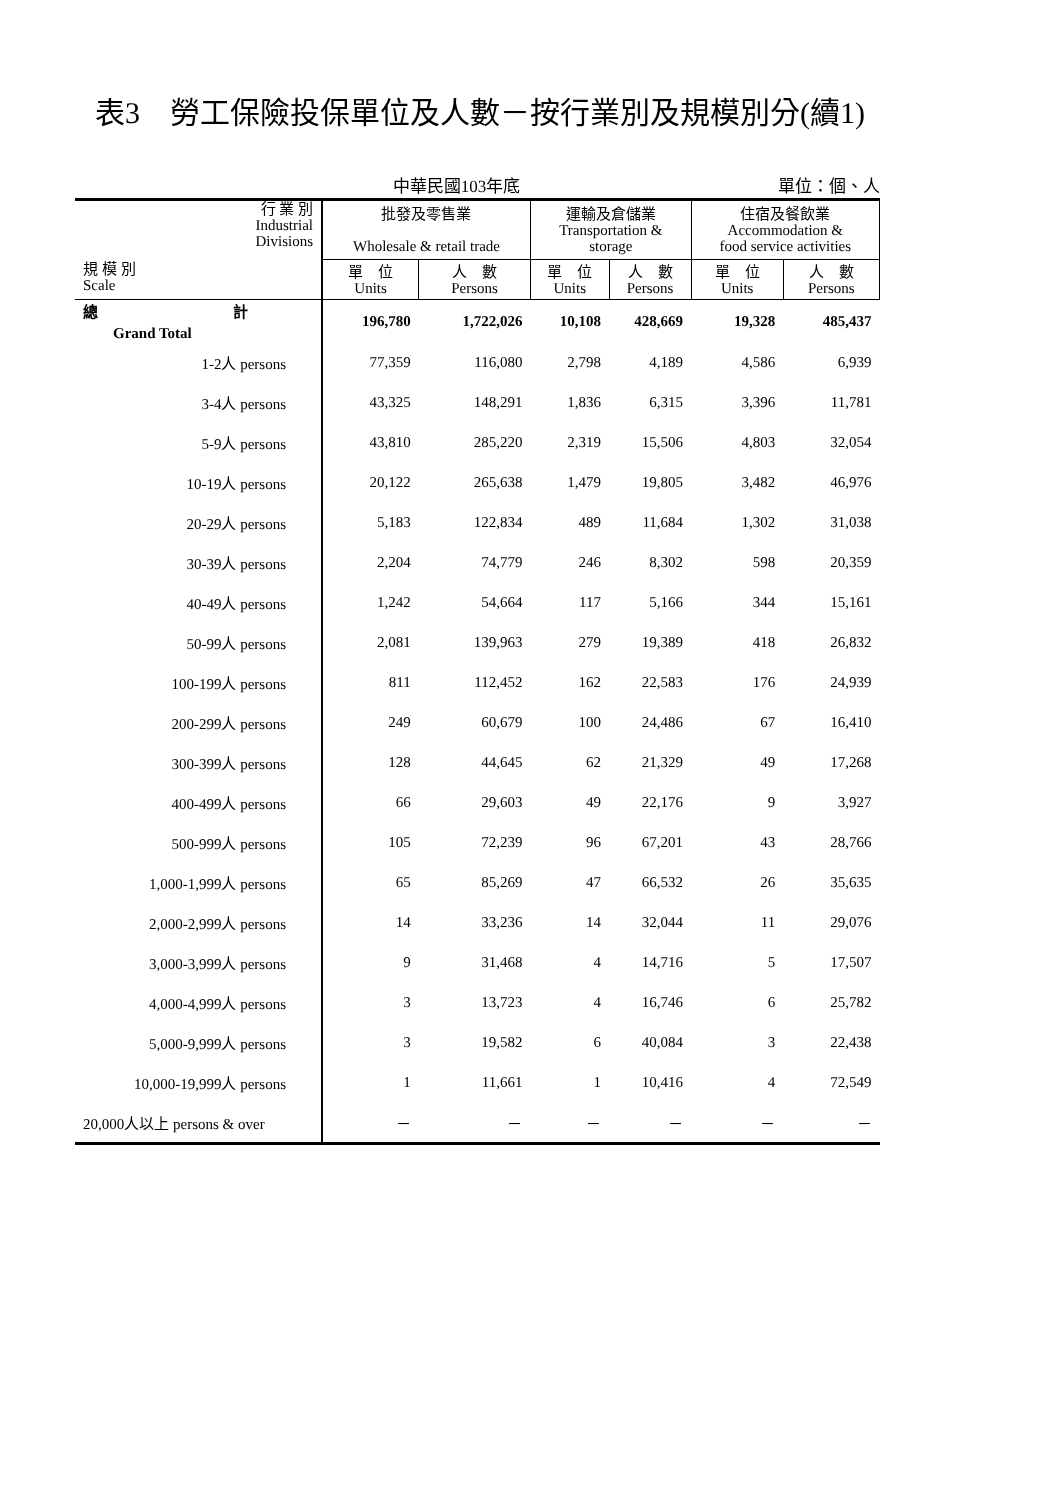表3　勞工保險投保單位及人數－按行業別及規模別分(續1)
中華民國103年底 單位：個、人
| 行 業 別 Industrial Divisions 規 模 別 Scale | 批發及零售業 Wholesale & retail trade | | 運輸及倉儲業 Transportation & storage | | 住宿及餐飲業 Accommodation & food service activities | |
| --- | --- | --- | --- | --- | --- | --- |
| | 單 位 Units | 人 數 Persons | 單 位 Units | 人 數 Persons | 單 位 Units | 人 數 Persons |
| 總 計 Grand Total | 196,780 | 1,722,026 | 10,108 | 428,669 | 19,328 | 485,437 |
| 1-2人 persons | 77,359 | 116,080 | 2,798 | 4,189 | 4,586 | 6,939 |
| 3-4人 persons | 43,325 | 148,291 | 1,836 | 6,315 | 3,396 | 11,781 |
| 5-9人 persons | 43,810 | 285,220 | 2,319 | 15,506 | 4,803 | 32,054 |
| 10-19人 persons | 20,122 | 265,638 | 1,479 | 19,805 | 3,482 | 46,976 |
| 20-29人 persons | 5,183 | 122,834 | 489 | 11,684 | 1,302 | 31,038 |
| 30-39人 persons | 2,204 | 74,779 | 246 | 8,302 | 598 | 20,359 |
| 40-49人 persons | 1,242 | 54,664 | 117 | 5,166 | 344 | 15,161 |
| 50-99人 persons | 2,081 | 139,963 | 279 | 19,389 | 418 | 26,832 |
| 100-199人 persons | 811 | 112,452 | 162 | 22,583 | 176 | 24,939 |
| 200-299人 persons | 249 | 60,679 | 100 | 24,486 | 67 | 16,410 |
| 300-399人 persons | 128 | 44,645 | 62 | 21,329 | 49 | 17,268 |
| 400-499人 persons | 66 | 29,603 | 49 | 22,176 | 9 | 3,927 |
| 500-999人 persons | 105 | 72,239 | 96 | 67,201 | 43 | 28,766 |
| 1,000-1,999人 persons | 65 | 85,269 | 47 | 66,532 | 26 | 35,635 |
| 2,000-2,999人 persons | 14 | 33,236 | 14 | 32,044 | 11 | 29,076 |
| 3,000-3,999人 persons | 9 | 31,468 | 4 | 14,716 | 5 | 17,507 |
| 4,000-4,999人 persons | 3 | 13,723 | 4 | 16,746 | 6 | 25,782 |
| 5,000-9,999人 persons | 3 | 19,582 | 6 | 40,084 | 3 | 22,438 |
| 10,000-19,999人 persons | 1 | 11,661 | 1 | 10,416 | 4 | 72,549 |
| 20,000人以上 persons & over | － | － | － | － | － | － |